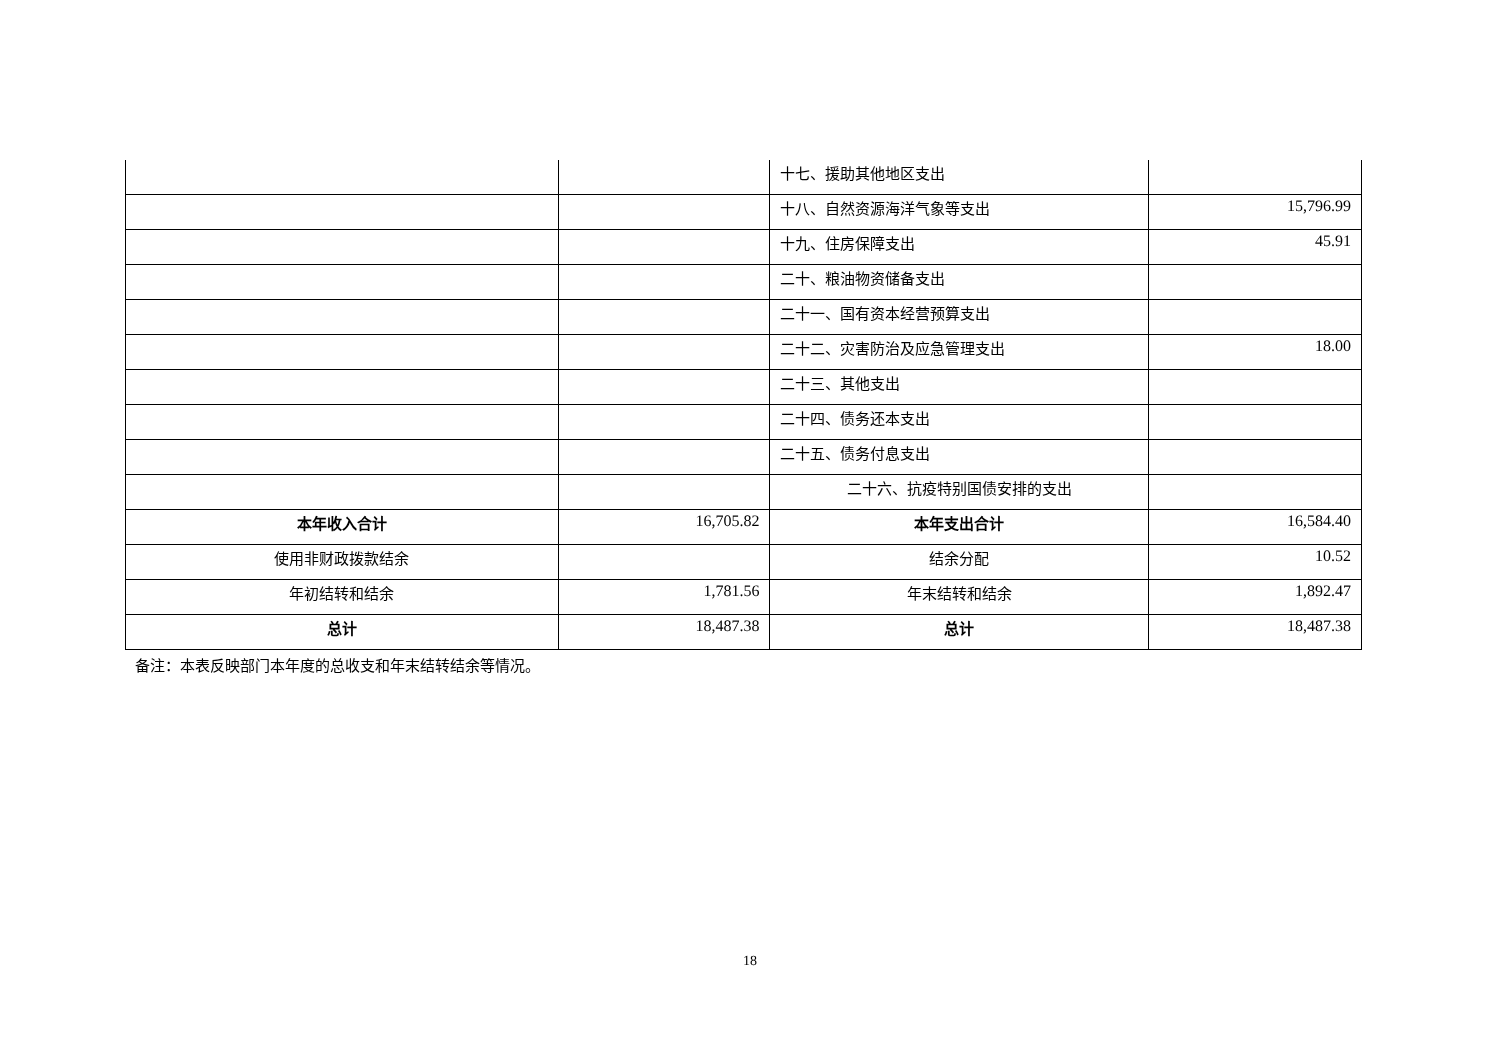| | | 十七、援助其他地区支出 | |
| | | 十八、自然资源海洋气象等支出 | 15,796.99 |
| | | 十九、住房保障支出 | 45.91 |
| | | 二十、粮油物资储备支出 | |
| | | 二十一、国有资本经营预算支出 | |
| | | 二十二、灾害防治及应急管理支出 | 18.00 |
| | | 二十三、其他支出 | |
| | | 二十四、债务还本支出 | |
| | | 二十五、债务付息支出 | |
| | | 二十六、抗疫特别国债安排的支出 | |
| 本年收入合计 | 16,705.82 | 本年支出合计 | 16,584.40 |
| 使用非财政拨款结余 | | 结余分配 | 10.52 |
| 年初结转和结余 | 1,781.56 | 年末结转和结余 | 1,892.47 |
| 总计 | 18,487.38 | 总计 | 18,487.38 |
备注：本表反映部门本年度的总收支和年末结转结余等情况。
18